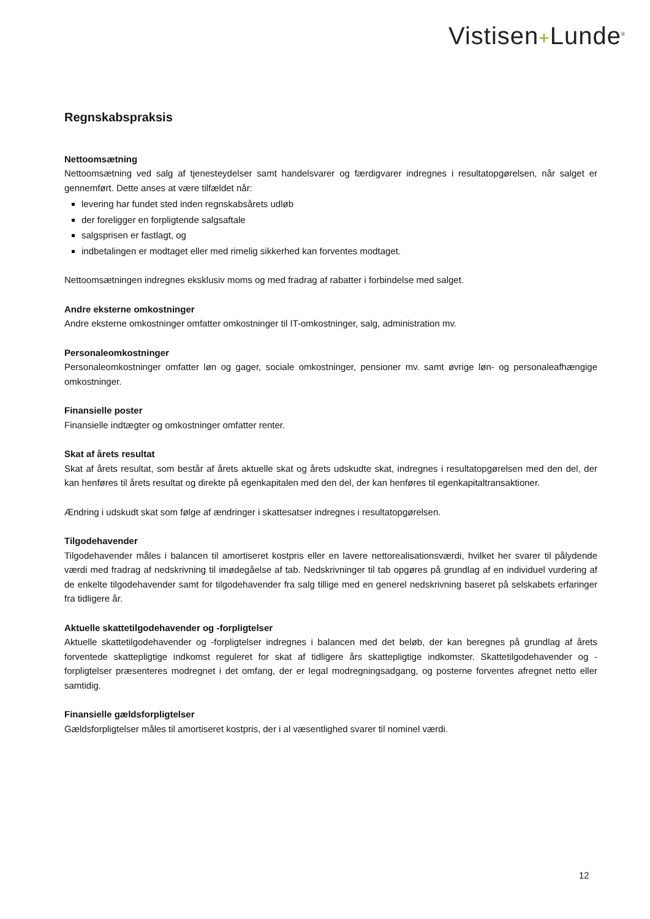Vistisen+Lunde<sup>®</sup>
Regnskabspraksis
Nettoomsætning
Nettoomsætning ved salg af tjenesteydelser samt handelsvarer og færdigvarer indregnes i resultatopgørelsen, når salget er gennemført. Dette anses at være tilfældet når:
levering har fundet sted inden regnskabsårets udløb
der foreligger en forpligtende salgsaftale
salgsprisen er fastlagt, og
indbetalingen er modtaget eller med rimelig sikkerhed kan forventes modtaget.
Nettoomsætningen indregnes eksklusiv moms og med fradrag af rabatter i forbindelse med salget.
Andre eksterne omkostninger
Andre eksterne omkostninger omfatter omkostninger til IT-omkostninger, salg, administration mv.
Personaleomkostninger
Personaleomkostninger omfatter løn og gager, sociale omkostninger, pensioner mv. samt øvrige løn- og personaleafhængige omkostninger.
Finansielle poster
Finansielle indtægter og omkostninger omfatter renter.
Skat af årets resultat
Skat af årets resultat, som består af årets aktuelle skat og årets udskudte skat, indregnes i resultatopgørelsen med den del, der kan henføres til årets resultat og direkte på egenkapitalen med den del, der kan henføres til egenkapitaltransaktioner.
Ændring i udskudt skat som følge af ændringer i skattesatser indregnes i resultatopgørelsen.
Tilgodehavender
Tilgodehavender måles i balancen til amortiseret kostpris eller en lavere nettorealisationsværdi, hvilket her svarer til pålydende værdi med fradrag af nedskrivning til imødegåelse af tab. Nedskrivninger til tab opgøres på grundlag af en individuel vurdering af de enkelte tilgodehavender samt for tilgodehavender fra salg tillige med en generel nedskrivning baseret på selskabets erfaringer fra tidligere år.
Aktuelle skattetilgodehavender og -forpligtelser
Aktuelle skattetilgodehavender og -forpligtelser indregnes i balancen med det beløb, der kan beregnes på grundlag af årets forventede skattepligtige indkomst reguleret for skat af tidligere års skattepligtige indkomster. Skattetilgodehavender og -forpligtelser præsenteres modregnet i det omfang, der er legal modregningsadgang, og posterne forventes afregnet netto eller samtidig.
Finansielle gældsforpligtelser
Gældsforpligtelser måles til amortiseret kostpris, der i al væsentlighed svarer til nominel værdi.
12